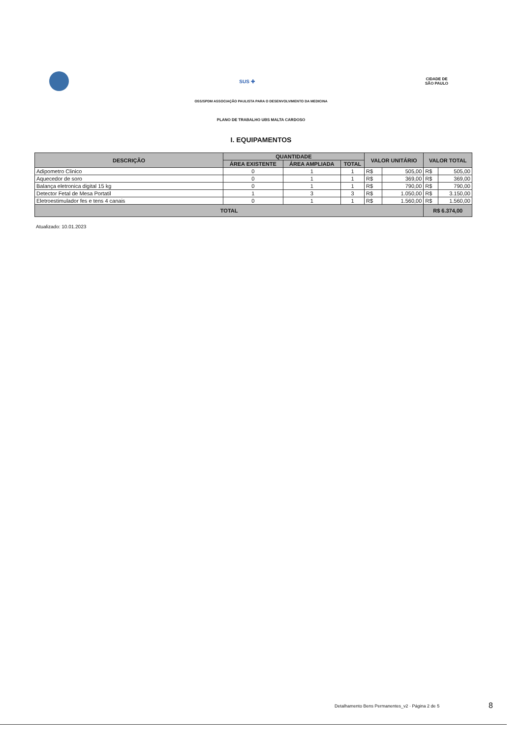SUS ✚
CIDADE DE
SÃO PAULO
OSS/SPDM ASSOCIAÇÃO PAULISTA PARA O DESENVOLVIMENTO DA MEDICINA
PLANO DE TRABALHO UBS MALTA CARDOSO
I. EQUIPAMENTOS
| DESCRIÇÃO | QUANTIDADE | | | VALOR UNITÁRIO | | VALOR TOTAL | |
| --- | --- | --- | --- | --- | --- | --- | --- |
| | ÁREA EXISTENTE | ÁREA AMPLIADA | TOTAL | | | | |
| Adipometro Clinico | 0 | 1 | 1 | R$ | 505,00 | R$ | 505,00 |
| Aquecedor de soro | 0 | 1 | 1 | R$ | 369,00 | R$ | 369,00 |
| Balança eletronica digital 15 kg | 0 | 1 | 1 | R$ | 790,00 | R$ | 790,00 |
| Detector Fetal de Mesa Portatil | 1 | 3 | 3 | R$ | 1.050,00 | R$ | 3.150,00 |
| Eletroestimulador fes e tens 4 canais | 0 | 1 | 1 | R$ | 1.560,00 | R$ | 1.560,00 |
| TOTAL | | | | | | R$ 6.374,00 | |
Atualizado: 10.01.2023
Detalhamento Bens Permanentes_v2 · Página 2 de 5
8